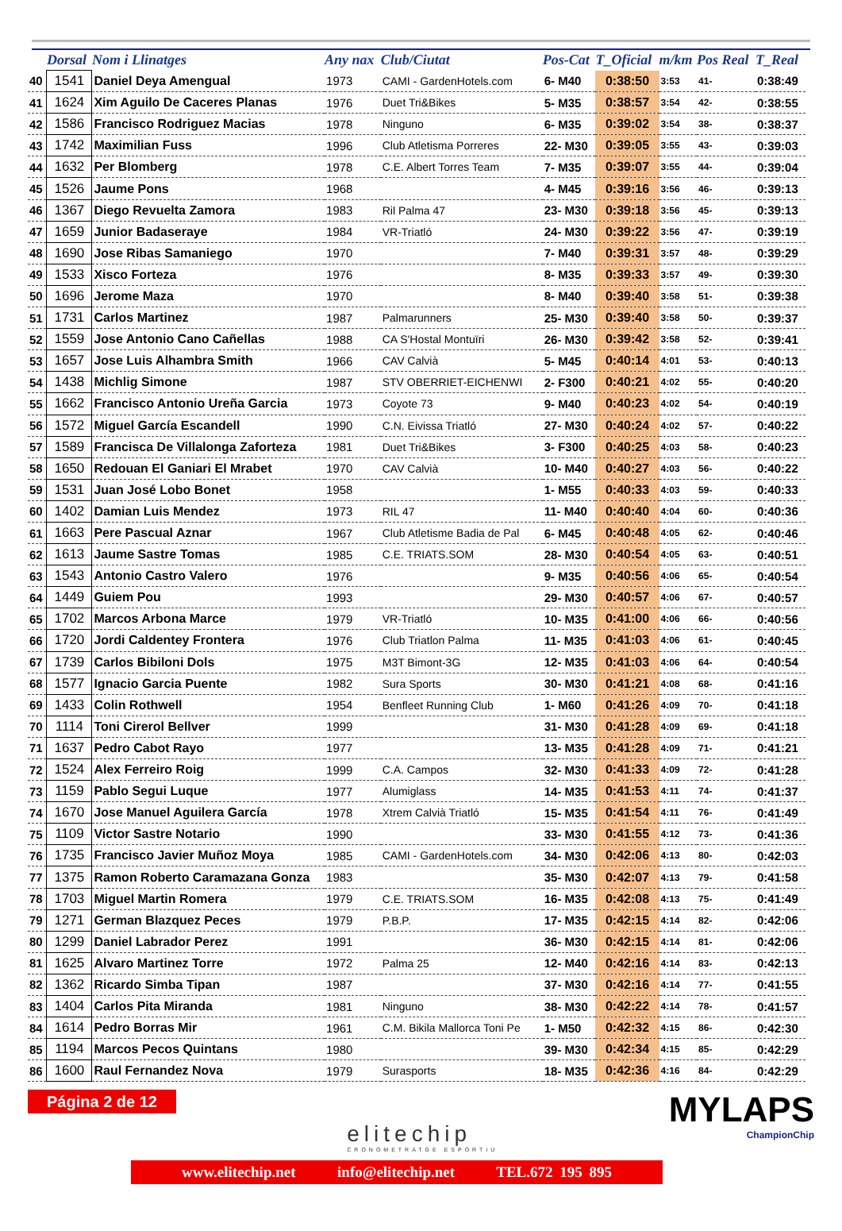| | Dorsal | Nom i Llinatges | Any nax | Club/Ciutat | Pos-Cat | T_Oficial | m/km | Pos Real | T_Real |
| --- | --- | --- | --- | --- | --- | --- | --- | --- | --- |
| 40 | 1541 | Daniel Deya Amengual | 1973 | CAMI - GardenHotels.com | 6- M40 | 0:38:50 | 3:53 | 41- | 0:38:49 |
| 41 | 1624 | Xim Aguilo De Caceres Planas | 1976 | Duet Tri&Bikes | 5- M35 | 0:38:57 | 3:54 | 42- | 0:38:55 |
| 42 | 1586 | Francisco Rodriguez Macias | 1978 | Ninguno | 6- M35 | 0:39:02 | 3:54 | 38- | 0:38:37 |
| 43 | 1742 | Maximilian Fuss | 1996 | Club Atletisma Porreres | 22- M30 | 0:39:05 | 3:55 | 43- | 0:39:03 |
| 44 | 1632 | Per Blomberg | 1978 | C.E. Albert Torres Team | 7- M35 | 0:39:07 | 3:55 | 44- | 0:39:04 |
| 45 | 1526 | Jaume Pons | 1968 | | 4- M45 | 0:39:16 | 3:56 | 46- | 0:39:13 |
| 46 | 1367 | Diego Revuelta Zamora | 1983 | Ril Palma 47 | 23- M30 | 0:39:18 | 3:56 | 45- | 0:39:13 |
| 47 | 1659 | Junior Badaseraye | 1984 | VR-Triatló | 24- M30 | 0:39:22 | 3:56 | 47- | 0:39:19 |
| 48 | 1690 | Jose Ribas Samaniego | 1970 | | 7- M40 | 0:39:31 | 3:57 | 48- | 0:39:29 |
| 49 | 1533 | Xisco Forteza | 1976 | | 8- M35 | 0:39:33 | 3:57 | 49- | 0:39:30 |
| 50 | 1696 | Jerome Maza | 1970 | | 8- M40 | 0:39:40 | 3:58 | 51- | 0:39:38 |
| 51 | 1731 | Carlos Martinez | 1987 | Palmarunners | 25- M30 | 0:39:40 | 3:58 | 50- | 0:39:37 |
| 52 | 1559 | Jose Antonio Cano Cañellas | 1988 | CA S'Hostal Montuïri | 26- M30 | 0:39:42 | 3:58 | 52- | 0:39:41 |
| 53 | 1657 | Jose Luis Alhambra Smith | 1966 | CAV Calvià | 5- M45 | 0:40:14 | 4:01 | 53- | 0:40:13 |
| 54 | 1438 | Michlig Simone | 1987 | STV OBERRIET-EICHENWI | 2- F300 | 0:40:21 | 4:02 | 55- | 0:40:20 |
| 55 | 1662 | Francisco Antonio Ureña Garcia | 1973 | Coyote 73 | 9- M40 | 0:40:23 | 4:02 | 54- | 0:40:19 |
| 56 | 1572 | Miguel García Escandell | 1990 | C.N. Eivissa Triatló | 27- M30 | 0:40:24 | 4:02 | 57- | 0:40:22 |
| 57 | 1589 | Francisca De Villalonga Zaforteza | 1981 | Duet Tri&Bikes | 3- F300 | 0:40:25 | 4:03 | 58- | 0:40:23 |
| 58 | 1650 | Redouan El Ganiari El Mrabet | 1970 | CAV Calvià | 10- M40 | 0:40:27 | 4:03 | 56- | 0:40:22 |
| 59 | 1531 | Juan José Lobo Bonet | 1958 | | 1- M55 | 0:40:33 | 4:03 | 59- | 0:40:33 |
| 60 | 1402 | Damian Luis Mendez | 1973 | RIL 47 | 11- M40 | 0:40:40 | 4:04 | 60- | 0:40:36 |
| 61 | 1663 | Pere Pascual Aznar | 1967 | Club Atletisme Badia de Pal | 6- M45 | 0:40:48 | 4:05 | 62- | 0:40:46 |
| 62 | 1613 | Jaume Sastre Tomas | 1985 | C.E. TRIATS.SOM | 28- M30 | 0:40:54 | 4:05 | 63- | 0:40:51 |
| 63 | 1543 | Antonio Castro Valero | 1976 | | 9- M35 | 0:40:56 | 4:06 | 65- | 0:40:54 |
| 64 | 1449 | Guiem Pou | 1993 | | 29- M30 | 0:40:57 | 4:06 | 67- | 0:40:57 |
| 65 | 1702 | Marcos Arbona Marce | 1979 | VR-Triatló | 10- M35 | 0:41:00 | 4:06 | 66- | 0:40:56 |
| 66 | 1720 | Jordi Caldentey Frontera | 1976 | Club Triatlon Palma | 11- M35 | 0:41:03 | 4:06 | 61- | 0:40:45 |
| 67 | 1739 | Carlos Bibiloni Dols | 1975 | M3T Bimont-3G | 12- M35 | 0:41:03 | 4:06 | 64- | 0:40:54 |
| 68 | 1577 | Ignacio Garcia Puente | 1982 | Sura Sports | 30- M30 | 0:41:21 | 4:08 | 68- | 0:41:16 |
| 69 | 1433 | Colin Rothwell | 1954 | Benfleet Running Club | 1- M60 | 0:41:26 | 4:09 | 70- | 0:41:18 |
| 70 | 1114 | Toni Cirerol Bellver | 1999 | | 31- M30 | 0:41:28 | 4:09 | 69- | 0:41:18 |
| 71 | 1637 | Pedro Cabot Rayo | 1977 | | 13- M35 | 0:41:28 | 4:09 | 71- | 0:41:21 |
| 72 | 1524 | Alex Ferreiro Roig | 1999 | C.A. Campos | 32- M30 | 0:41:33 | 4:09 | 72- | 0:41:28 |
| 73 | 1159 | Pablo Segui Luque | 1977 | Alumiglass | 14- M35 | 0:41:53 | 4:11 | 74- | 0:41:37 |
| 74 | 1670 | Jose Manuel Aguilera García | 1978 | Xtrem Calvià Triatló | 15- M35 | 0:41:54 | 4:11 | 76- | 0:41:49 |
| 75 | 1109 | Victor Sastre Notario | 1990 | | 33- M30 | 0:41:55 | 4:12 | 73- | 0:41:36 |
| 76 | 1735 | Francisco Javier Muñoz Moya | 1985 | CAMI - GardenHotels.com | 34- M30 | 0:42:06 | 4:13 | 80- | 0:42:03 |
| 77 | 1375 | Ramon Roberto Caramazana Gonza | 1983 | | 35- M30 | 0:42:07 | 4:13 | 79- | 0:41:58 |
| 78 | 1703 | Miguel Martin Romera | 1979 | C.E. TRIATS.SOM | 16- M35 | 0:42:08 | 4:13 | 75- | 0:41:49 |
| 79 | 1271 | German Blazquez Peces | 1979 | P.B.P. | 17- M35 | 0:42:15 | 4:14 | 82- | 0:42:06 |
| 80 | 1299 | Daniel Labrador Perez | 1991 | | 36- M30 | 0:42:15 | 4:14 | 81- | 0:42:06 |
| 81 | 1625 | Alvaro Martinez Torre | 1972 | Palma 25 | 12- M40 | 0:42:16 | 4:14 | 83- | 0:42:13 |
| 82 | 1362 | Ricardo Simba Tipan | 1987 | | 37- M30 | 0:42:16 | 4:14 | 77- | 0:41:55 |
| 83 | 1404 | Carlos Pita Miranda | 1981 | Ninguno | 38- M30 | 0:42:22 | 4:14 | 78- | 0:41:57 |
| 84 | 1614 | Pedro Borras Mir | 1961 | C.M. Bikila Mallorca Toni Pe | 1- M50 | 0:42:32 | 4:15 | 86- | 0:42:30 |
| 85 | 1194 | Marcos Pecos Quintans | 1980 | | 39- M30 | 0:42:34 | 4:15 | 85- | 0:42:29 |
| 86 | 1600 | Raul Fernandez Nova | 1979 | Surasports | 18- M35 | 0:42:36 | 4:16 | 84- | 0:42:29 |
Página 2 de 12
elitechip
CRONOMETRATGE ESPORTIU
MYLAPS
ChampionChip
www.elitechip.net info@elitechip.net TEL.672 195 895